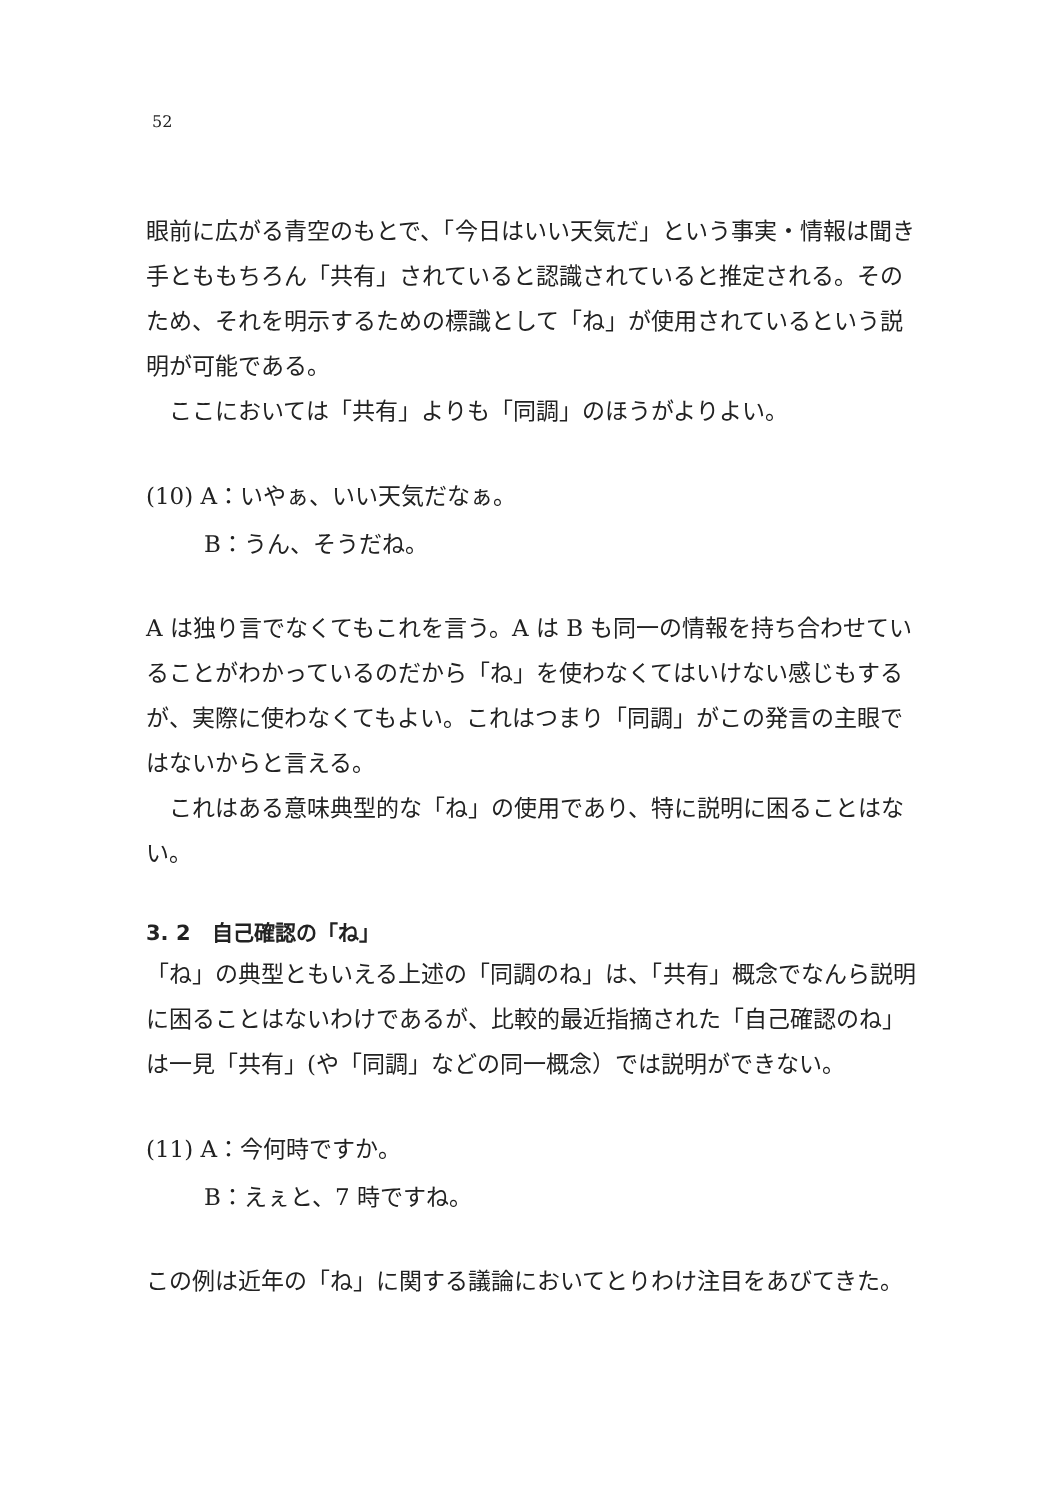52
眼前に広がる青空のもとで、「今日はいい天気だ」という事実・情報は聞き手とももちろん「共有」されていると認識されていると推定される。そのため、それを明示するための標識として「ね」が使用されているという説明が可能である。
ここにおいては「共有」よりも「同調」のほうがよりよい。
(10) A：いやぁ、いい天気だなぁ。
B：うん、そうだね。
A は独り言でなくてもこれを言う。A は B も同一の情報を持ち合わせていることがわかっているのだから「ね」を使わなくてはいけない感じもするが、実際に使わなくてもよい。これはつまり「同調」がこの発言の主眼ではないからと言える。
これはある意味典型的な「ね」の使用であり、特に説明に困ることはない。
3. 2　自己確認の「ね」
「ね」の典型ともいえる上述の「同調のね」は、「共有」概念でなんら説明に困ることはないわけであるが、比較的最近指摘された「自己確認のね」は一見「共有」(や「同調」などの同一概念）では説明ができない。
(11) A：今何時ですか。
B：えぇと、7 時ですね。
この例は近年の「ね」に関する議論においてとりわけ注目をあびてきた。